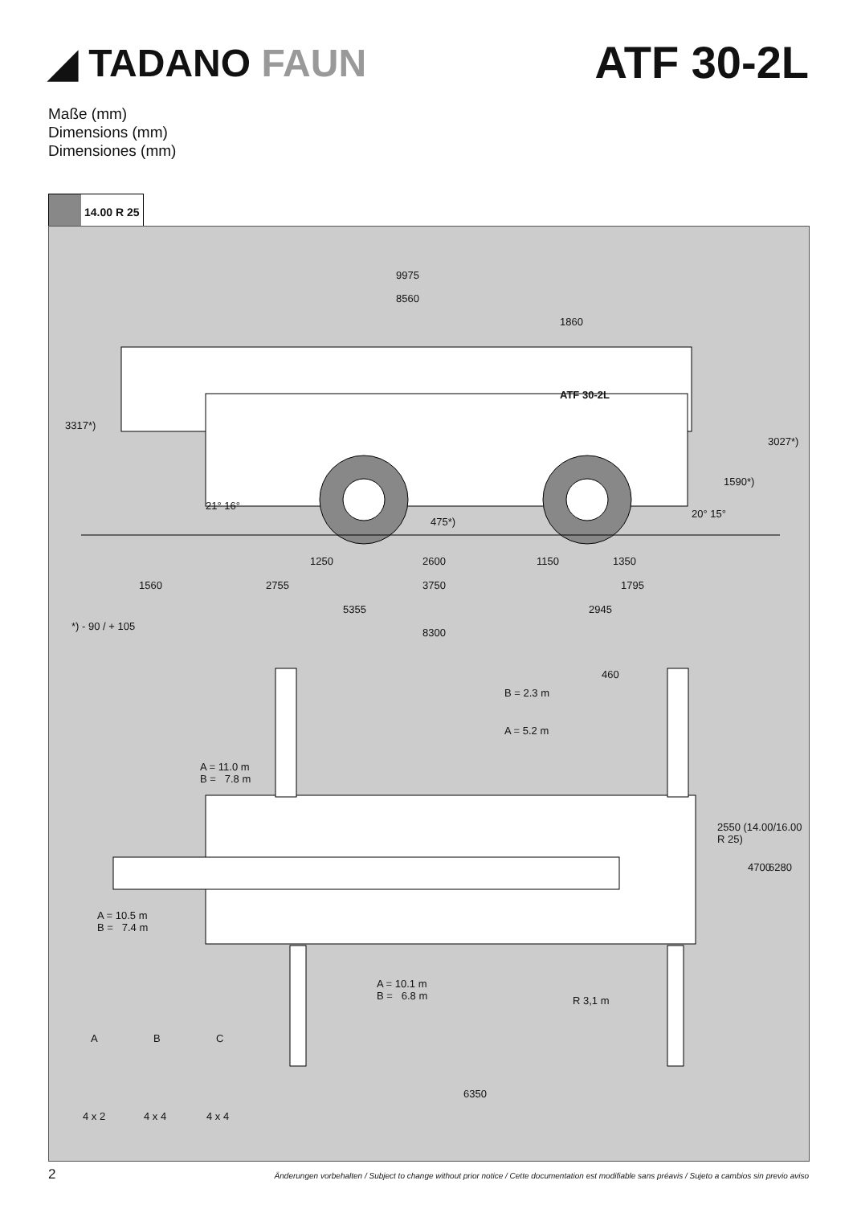◢ TADANO FAUN
ATF 30-2L
Maße (mm)
Dimensions (mm)
Dimensiones (mm)
14.00 R 25
9975
8560
1860
ATF 30-2L
3317*)
3027*)
1590*)
475*)
21° 16°
20° 15°
1250 2600 1150 1350
1560 2755 3750 1795
5355 2945
*) - 90 / + 105
8300
460
B = 2.3 m
A = 5.2 m
A = 11.0 m
B = 7.8 m
2550 (14.00/16.00 R 25)
4700 6280
A = 10.5 m
B = 7.4 m
A = 10.1 m
B = 6.8 m
R 3,1 m
A B C
6350
4 x 2 4 x 4 4 x 4
2 Änderungen vorbehalten / Subject to change without prior notice / Cette documentation est modifiable sans préavis / Sujeto a cambios sin previo aviso